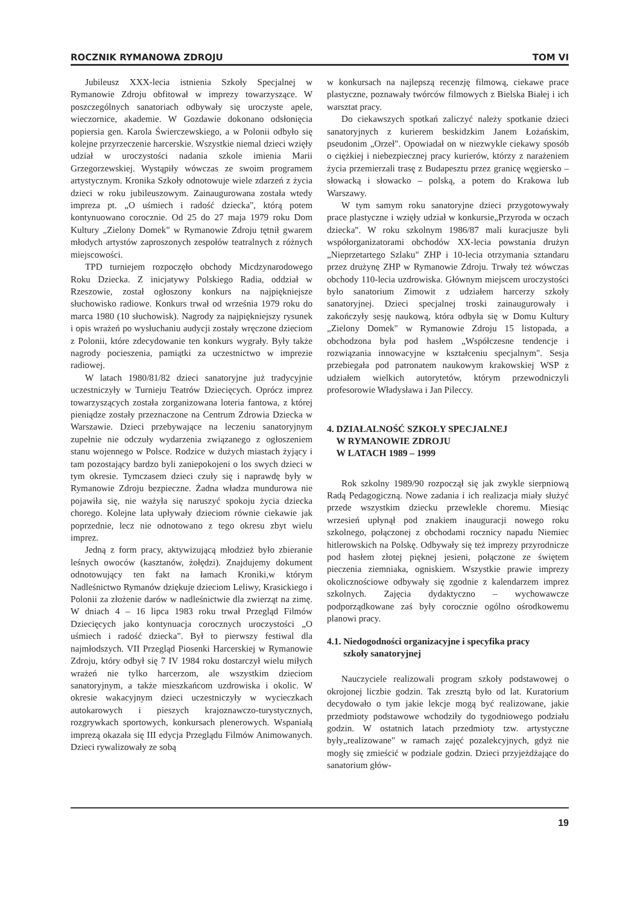ROCZNIK RYMANOWA ZDROJU TOM VI
Jubileusz XXX-lecia istnienia Szkoły Specjalnej w Rymanowie Zdroju obfitował w imprezy towarzyszące. W poszczególnych sanatoriach odbywały się uroczyste apele, wieczornice, akademie. W Gozdawie dokonano odsłonięcia popiersia gen. Karola Świerczewskiego, a w Polonii odbyło się kolejne przyrzeczenie harcerskie. Wszystkie niemal dzieci wzięły udział w uroczystości nadania szkole imienia Marii Grzegorzewskiej. Wystąpiły wówczas ze swoim programem artystycznym. Kronika Szkoły odnotowuje wiele zdarzeń z życia dzieci w roku jubileuszowym. Zainaugurowana została wtedy impreza pt. „O uśmiech i radość dziecka", którą potem kontynuowano corocznie. Od 25 do 27 maja 1979 roku Dom Kultury „Zielony Domek" w Rymanowie Zdroju tętnił gwarem młodych artystów zaproszonych zespołów teatralnych z różnych miejscowości.
TPD turniejem rozpoczęło obchody Micdzynarodowego Roku Dziecka. Z inicjatywy Polskiego Radia, oddział w Rzeszowie, został ogłoszony konkurs na najpiękniejsze słuchowisko radiowe. Konkurs trwał od września 1979 roku do marca 1980 (10 słuchowisk). Nagrody za najpiękniejszy rysunek i opis wrażeń po wysłuchaniu audycji zostały wręczone dzieciom z Polonii, które zdecydowanie ten konkurs wygrały. Były także nagrody pocieszenia, pamiątki za uczestnictwo w imprezie radiowej.
W latach 1980/81/82 dzieci sanatoryjne już tradycyjnie uczestniczyły w Turnieju Teatrów Dziecięcych. Oprócz imprez towarzyszących została zorganizowana loteria fantowa, z której pieniądze zostały przeznaczone na Centrum Zdrowia Dziecka w Warszawie. Dzieci przebywające na leczeniu sanatoryjnym zupełnie nie odczuły wydarzenia związanego z ogłoszeniem stanu wojennego w Polsce. Rodzice w dużych miastach żyjący i tam pozostający bardzo byli zaniepokojeni o los swych dzieci w tym okresie. Tymczasem dzieci czuły się i naprawdę były w Rymanowie Zdroju bezpieczne. Żadna władza mundurowa nie pojawiła się, nie ważyła się naruszyć spokoju życia dziecka chorego. Kolejne lata upływały dzieciom równie ciekawie jak poprzednie, lecz nie odnotowano z tego okresu zbyt wielu imprez.
Jedną z form pracy, aktywizującą młodzież było zbieranie leśnych owoców (kasztanów, żołędzi). Znajdujemy dokument odnotowujący ten fakt na łamach Kroniki,w którym Nadleśnictwo Rymanów dziękuje dzieciom Leliwy, Krasickiego i Polonii za złożenie darów w nadleśnictwie dla zwierząt na zimę. W dniach 4 – 16 lipca 1983 roku trwał Przegląd Filmów Dziecięcych jako kontynuacja corocznych uroczystości „O uśmiech i radość dziecka". Był to pierwszy festiwal dla najmłodszych. VII Przegląd Piosenki Harcerskiej w Rymanowie Zdroju, który odbył się 7 IV 1984 roku dostarczył wielu miłych wrażeń nie tylko harcerzom, ale wszystkim dzieciom sanatoryjnym, a także mieszkańcom uzdrowiska i okolic. W okresie wakacyjnym dzieci uczestniczyły w wycieczkach autokarowych i pieszych krajoznawczo-turystycznych, rozgrywkach sportowych, konkursach plenerowych. Wspaniałą imprezą okazała się III edycja Przeglądu Filmów Animowanych. Dzieci rywalizowały ze sobą
w konkursach na najlepszą recenzję filmową, ciekawe prace plastyczne, poznawały twórców filmowych z Bielska Białej i ich warsztat pracy.
Do ciekawszych spotkań zaliczyć należy spotkanie dzieci sanatoryjnych z kurierem beskidzkim Janem Łożańskim, pseudonim „Orzeł". Opowiadał on w niezwykle ciekawy sposób o ciężkiej i niebezpiecznej pracy kurierów, którzy z narażeniem życia przemierzali trasę z Budapesztu przez granicę węgiersko – słowacką i słowacko – polską, a potem do Krakowa lub Warszawy.
W tym samym roku sanatoryjne dzieci przygotowywały prace plastyczne i wzięły udział w konkursie„Przyroda w oczach dziecka". W roku szkolnym 1986/87 mali kuracjusze byli współorganizatorami obchodów XX-lecia powstania drużyn „Nieprzetartego Szlaku" ZHP i 10-lecia otrzymania sztandaru przez drużynę ZHP w Rymanowie Zdroju. Trwały też wówczas obchody 110-lecia uzdrowiska. Głównym miejscem uroczystości było sanatorium Zimowit z udziałem harcerzy szkoły sanatoryjnej. Dzieci specjalnej troski zainaugurowały i zakończyły sesję naukową, która odbyła się w Domu Kultury „Zielony Domek" w Rymanowie Zdroju 15 listopada, a obchodzona była pod hasłem „Współczesne tendencje i rozwiązania innowacyjne w kształceniu specjalnym". Sesja przebiegała pod patronatem naukowym krakowskiej WSP z udziałem wielkich autorytetów, którym przewodniczyli profesorowie Władysława i Jan Pileccy.
4. DZIAŁALNOŚĆ SZKOŁY SPECJALNEJ
W RYMANOWIE ZDROJU
W LATACH 1989 – 1999
Rok szkolny 1989/90 rozpoczął się jak zwykle sierpniową Radą Pedagogiczną. Nowe zadania i ich realizacja miały służyć przede wszystkim dziecku przewlekle choremu. Miesiąc wrzesień upłynął pod znakiem inauguracji nowego roku szkolnego, połączonej z obchodami rocznicy napadu Niemiec hitlerowskich na Polskę. Odbywały się też imprezy przyrodnicze pod hasłem złotej pięknej jesieni, połączone ze świętem pieczenia ziemniaka, ogniskiem. Wszystkie prawie imprezy okolicznościowe odbywały się zgodnie z kalendarzem imprez szkolnych. Zajęcia dydaktyczno – wychowawcze podporządkowane zaś były corocznie ogólno ośrodkowemu planowi pracy.
4.1. Niedogodności organizacyjne i specyfika pracy
szkoły sanatoryjnej
Nauczyciele realizowali program szkoły podstawowej o okrojonej liczbie godzin. Tak zresztą było od lat. Kuratorium decydowało o tym jakie lekcje mogą być realizowane, jakie przedmioty podstawowe wchodziły do tygodniowego podziału godzin. W ostatnich latach przedmioty tzw. artystyczne były„realizowane" w ramach zajęć pozalekcyjnych, gdyż nie mogły się zmieścić w podziale godzin. Dzieci przyjeżdżające do sanatorium głów-
19